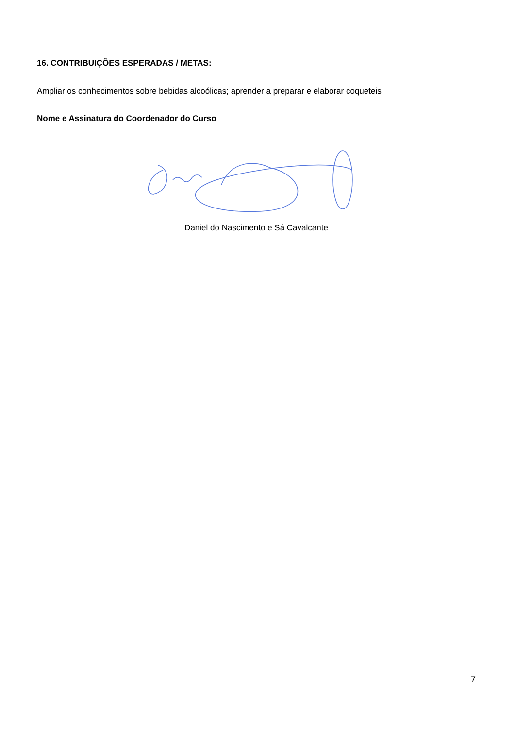16. CONTRIBUIÇÕES ESPERADAS / METAS:
Ampliar os conhecimentos sobre bebidas alcoólicas; aprender a preparar e elaborar coqueteis
Nome e Assinatura do Coordenador do Curso
Daniel do Nascimento e Sá Cavalcante
7